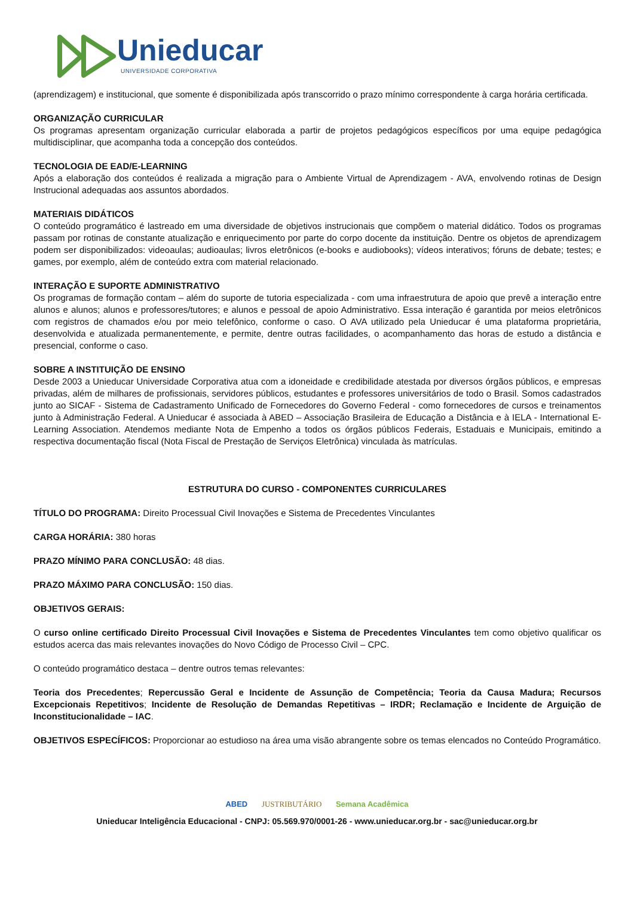Unieducar
UNIVERSIDADE CORPORATIVA
(aprendizagem) e institucional, que somente é disponibilizada após transcorrido o prazo mínimo correspondente à carga horária certificada.
ORGANIZAÇÃO CURRICULAR
Os programas apresentam organização curricular elaborada a partir de projetos pedagógicos específicos por uma equipe pedagógica multidisciplinar, que acompanha toda a concepção dos conteúdos.
TECNOLOGIA DE EAD/E-LEARNING
Após a elaboração dos conteúdos é realizada a migração para o Ambiente Virtual de Aprendizagem - AVA, envolvendo rotinas de Design Instrucional adequadas aos assuntos abordados.
MATERIAIS DIDÁTICOS
O conteúdo programático é lastreado em uma diversidade de objetivos instrucionais que compõem o material didático. Todos os programas passam por rotinas de constante atualização e enriquecimento por parte do corpo docente da instituição. Dentre os objetos de aprendizagem podem ser disponibilizados: videoaulas; audioaulas; livros eletrônicos (e-books e audiobooks); vídeos interativos; fóruns de debate; testes; e games, por exemplo, além de conteúdo extra com material relacionado.
INTERAÇÃO E SUPORTE ADMINISTRATIVO
Os programas de formação contam – além do suporte de tutoria especializada - com uma infraestrutura de apoio que prevê a interação entre alunos e alunos; alunos e professores/tutores; e alunos e pessoal de apoio Administrativo. Essa interação é garantida por meios eletrônicos com registros de chamados e/ou por meio telefônico, conforme o caso. O AVA utilizado pela Unieducar é uma plataforma proprietária, desenvolvida e atualizada permanentemente, e permite, dentre outras facilidades, o acompanhamento das horas de estudo a distância e presencial, conforme o caso.
SOBRE A INSTITUIÇÃO DE ENSINO
Desde 2003 a Unieducar Universidade Corporativa atua com a idoneidade e credibilidade atestada por diversos órgãos públicos, e empresas privadas, além de milhares de profissionais, servidores públicos, estudantes e professores universitários de todo o Brasil. Somos cadastrados junto ao SICAF - Sistema de Cadastramento Unificado de Fornecedores do Governo Federal - como fornecedores de cursos e treinamentos junto à Administração Federal. A Unieducar é associada à ABED – Associação Brasileira de Educação a Distância e à IELA - International E-Learning Association. Atendemos mediante Nota de Empenho a todos os órgãos públicos Federais, Estaduais e Municipais, emitindo a respectiva documentação fiscal (Nota Fiscal de Prestação de Serviços Eletrônica) vinculada às matrículas.
ESTRUTURA DO CURSO - COMPONENTES CURRICULARES
TÍTULO DO PROGRAMA: Direito Processual Civil Inovações e Sistema de Precedentes Vinculantes
CARGA HORÁRIA: 380 horas
PRAZO MÍNIMO PARA CONCLUSÃO: 48 dias.
PRAZO MÁXIMO PARA CONCLUSÃO: 150 dias.
OBJETIVOS GERAIS:
O curso online certificado Direito Processual Civil Inovações e Sistema de Precedentes Vinculantes tem como objetivo qualificar os estudos acerca das mais relevantes inovações do Novo Código de Processo Civil – CPC.
O conteúdo programático destaca – dentre outros temas relevantes:
Teoria dos Precedentes; Repercussão Geral e Incidente de Assunção de Competência; Teoria da Causa Madura; Recursos Excepcionais Repetitivos; Incidente de Resolução de Demandas Repetitivas – IRDR; Reclamação e Incidente de Arguição de Inconstitucionalidade – IAC.
OBJETIVOS ESPECÍFICOS: Proporcionar ao estudioso na área uma visão abrangente sobre os temas elencados no Conteúdo Programático.
ABED JUSTRIBUTÁRIO Semana Acadêmica
Unieducar Inteligência Educacional - CNPJ: 05.569.970/0001-26 - www.unieducar.org.br - sac@unieducar.org.br